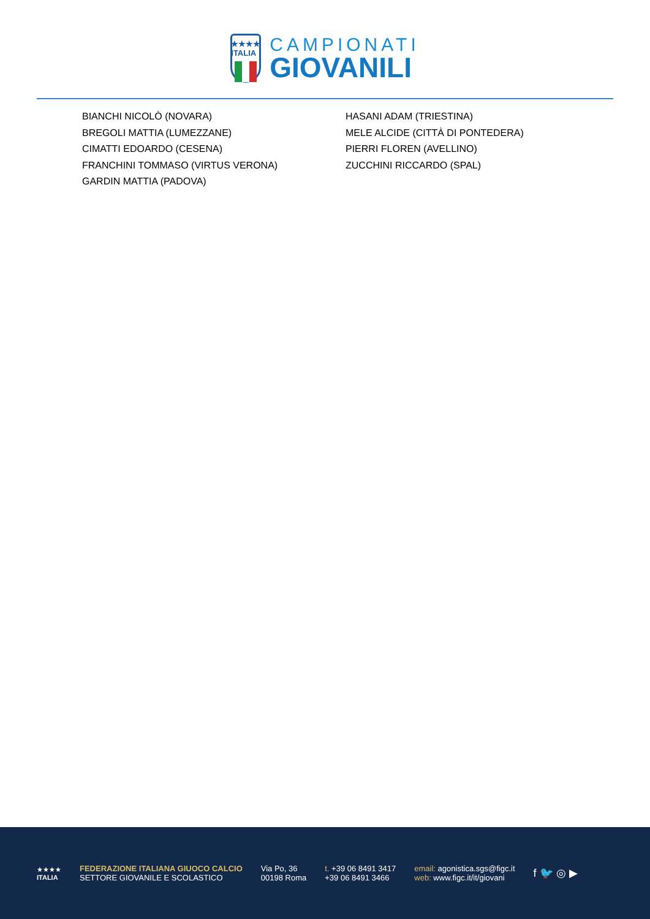★★★★
ITALIA
CAMPIONATI
GIOVANILI
BIANCHI NICOLÒ (NOVARA)
BREGOLI MATTIA (LUMEZZANE)
CIMATTI EDOARDO (CESENA)
FRANCHINI TOMMASO (VIRTUS VERONA)
GARDIN MATTIA (PADOVA)
HASANI ADAM (TRIESTINA)
MELE ALCIDE (CITTÀ DI PONTEDERA)
PIERRI FLOREN (AVELLINO)
ZUCCHINI RICCARDO (SPAL)
★★★★
ITALIA
FEDERAZIONE ITALIANA GIUOCO CALCIO
SETTORE GIOVANILE E SCOLASTICO
Via Po, 36
00198 Roma
t. +39 06 8491 3417
+39 06 8491 3466
email: agonistica.sgs@figc.it
web: www.figc.it/it/giovani
f 🐦 ◎ ▶